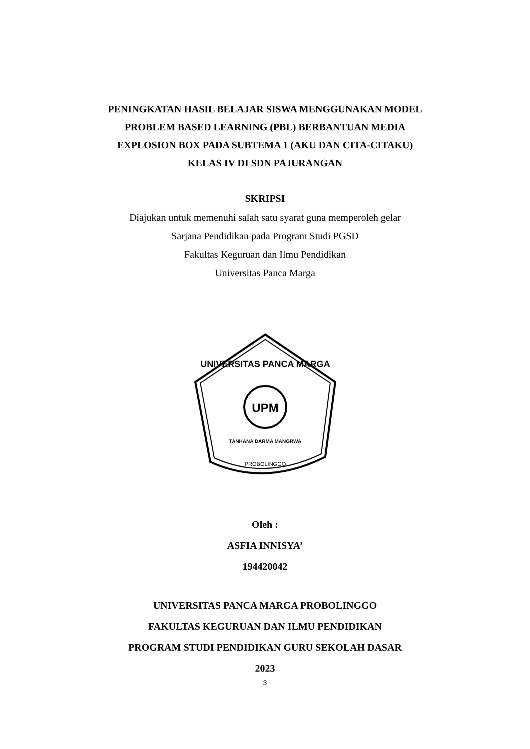PENINGKATAN HASIL BELAJAR SISWA MENGGUNAKAN MODEL
PROBLEM BASED LEARNING (PBL) BERBANTUAN MEDIA
EXPLOSION BOX PADA SUBTEMA 1 (AKU DAN CITA-CITAKU)
KELAS IV DI SDN PAJURANGAN
SKRIPSI
Diajukan untuk memenuhi salah satu syarat guna memperoleh gelar
Sarjana Pendidikan pada Program Studi PGSD
Fakultas Keguruan dan Ilmu Pendidikan
Universitas Panca Marga
UPM
UNIVERSITAS PANCA MARGA
TANHANA DARMA MANGRWA
PROBOLINGGO
Oleh :
ASFIA INNISYA’
194420042
UNIVERSITAS PANCA MARGA PROBOLINGGO
FAKULTAS KEGURUAN DAN ILMU PENDIDIKAN
PROGRAM STUDI PENDIDIKAN GURU SEKOLAH DASAR
2023
3